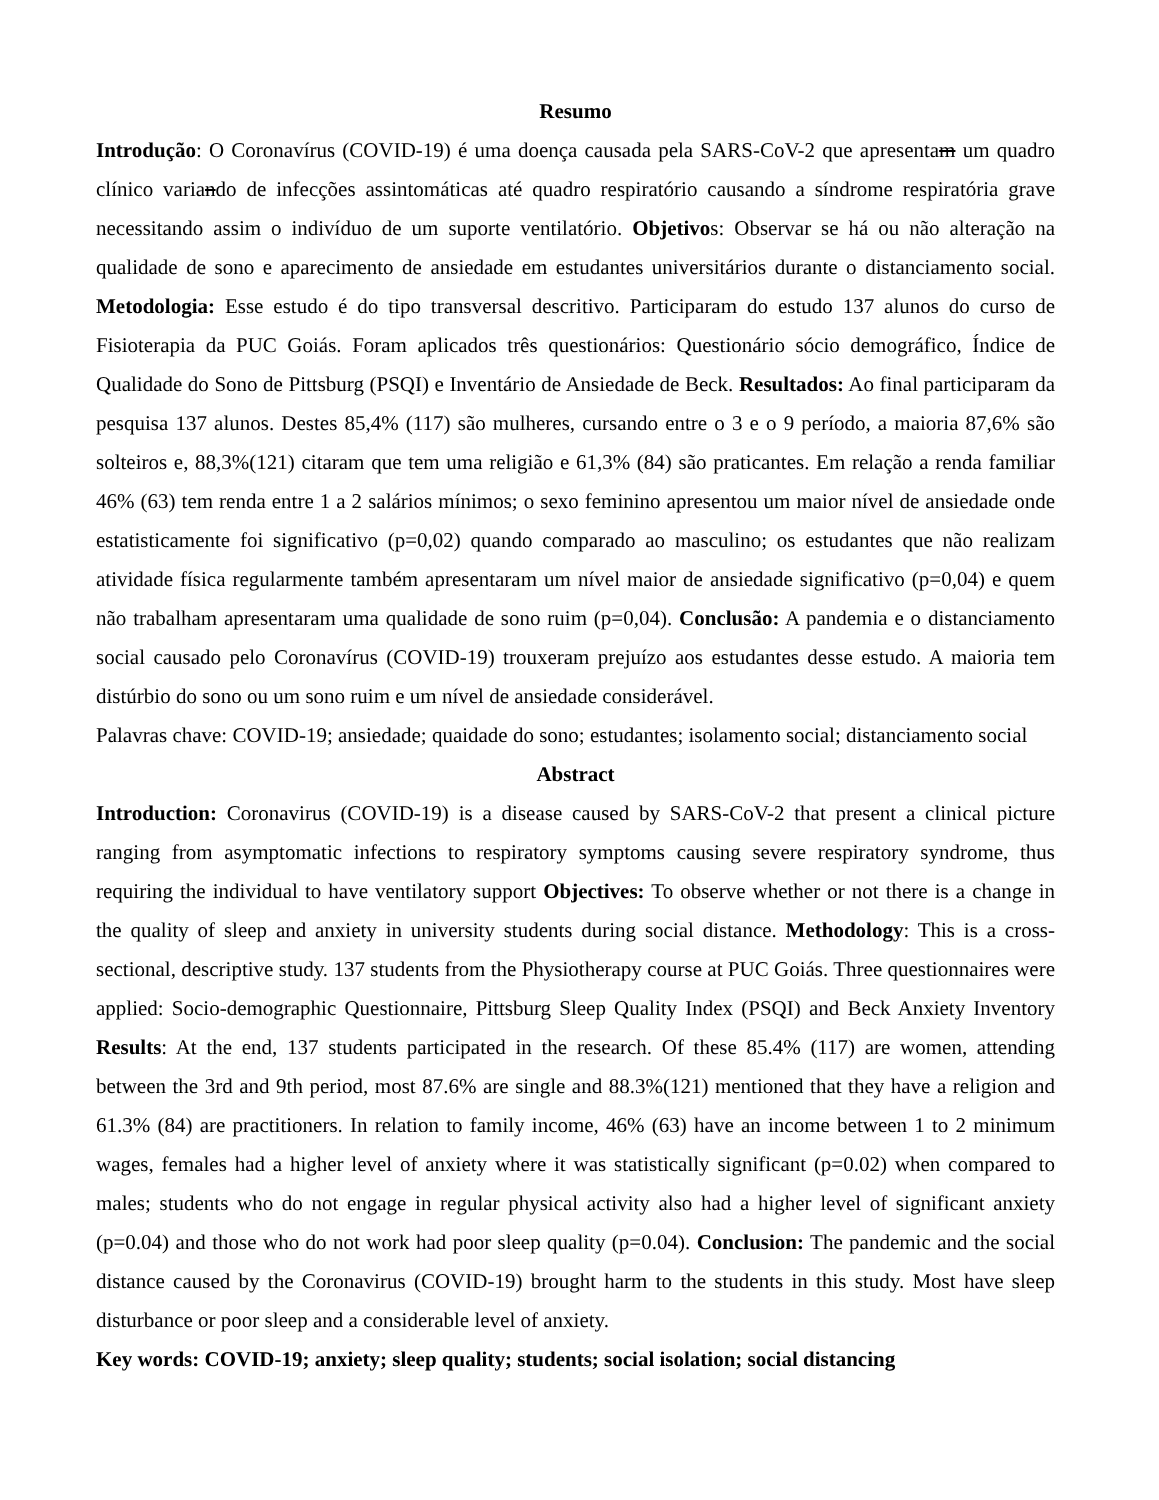Resumo
Introdução: O Coronavírus (COVID-19) é uma doença causada pela SARS-CoV-2 que apresentam um quadro clínico variando de infecções assintomáticas até quadro respiratório causando a síndrome respiratória grave necessitando assim o indivíduo de um suporte ventilatório. Objetivos: Observar se há ou não alteração na qualidade de sono e aparecimento de ansiedade em estudantes universitários durante o distanciamento social. Metodologia: Esse estudo é do tipo transversal descritivo. Participaram do estudo 137 alunos do curso de Fisioterapia da PUC Goiás. Foram aplicados três questionários: Questionário sócio demográfico, Índice de Qualidade do Sono de Pittsburg (PSQI) e Inventário de Ansiedade de Beck. Resultados: Ao final participaram da pesquisa 137 alunos. Destes 85,4% (117) são mulheres, cursando entre o 3 e o 9 período, a maioria 87,6% são solteiros e, 88,3%(121) citaram que tem uma religião e 61,3% (84) são praticantes. Em relação a renda familiar 46% (63) tem renda entre 1 a 2 salários mínimos; o sexo feminino apresentou um maior nível de ansiedade onde estatisticamente foi significativo (p=0,02) quando comparado ao masculino; os estudantes que não realizam atividade física regularmente também apresentaram um nível maior de ansiedade significativo (p=0,04) e quem não trabalham apresentaram uma qualidade de sono ruim (p=0,04). Conclusão: A pandemia e o distanciamento social causado pelo Coronavírus (COVID-19) trouxeram prejuízo aos estudantes desse estudo. A maioria tem distúrbio do sono ou um sono ruim e um nível de ansiedade considerável.
Palavras chave: COVID-19; ansiedade; quaidade do sono; estudantes; isolamento social; distanciamento social
Abstract
Introduction: Coronavirus (COVID-19) is a disease caused by SARS-CoV-2 that present a clinical picture ranging from asymptomatic infections to respiratory symptoms causing severe respiratory syndrome, thus requiring the individual to have ventilatory support Objectives: To observe whether or not there is a change in the quality of sleep and anxiety in university students during social distance. Methodology: This is a cross-sectional, descriptive study. 137 students from the Physiotherapy course at PUC Goiás. Three questionnaires were applied: Socio-demographic Questionnaire, Pittsburg Sleep Quality Index (PSQI) and Beck Anxiety Inventory Results: At the end, 137 students participated in the research. Of these 85.4% (117) are women, attending between the 3rd and 9th period, most 87.6% are single and 88.3%(121) mentioned that they have a religion and 61.3% (84) are practitioners. In relation to family income, 46% (63) have an income between 1 to 2 minimum wages, females had a higher level of anxiety where it was statistically significant (p=0.02) when compared to males; students who do not engage in regular physical activity also had a higher level of significant anxiety (p=0.04) and those who do not work had poor sleep quality (p=0.04). Conclusion: The pandemic and the social distance caused by the Coronavirus (COVID-19) brought harm to the students in this study. Most have sleep disturbance or poor sleep and a considerable level of anxiety.
Key words: COVID-19; anxiety; sleep quality; students; social isolation; social distancing